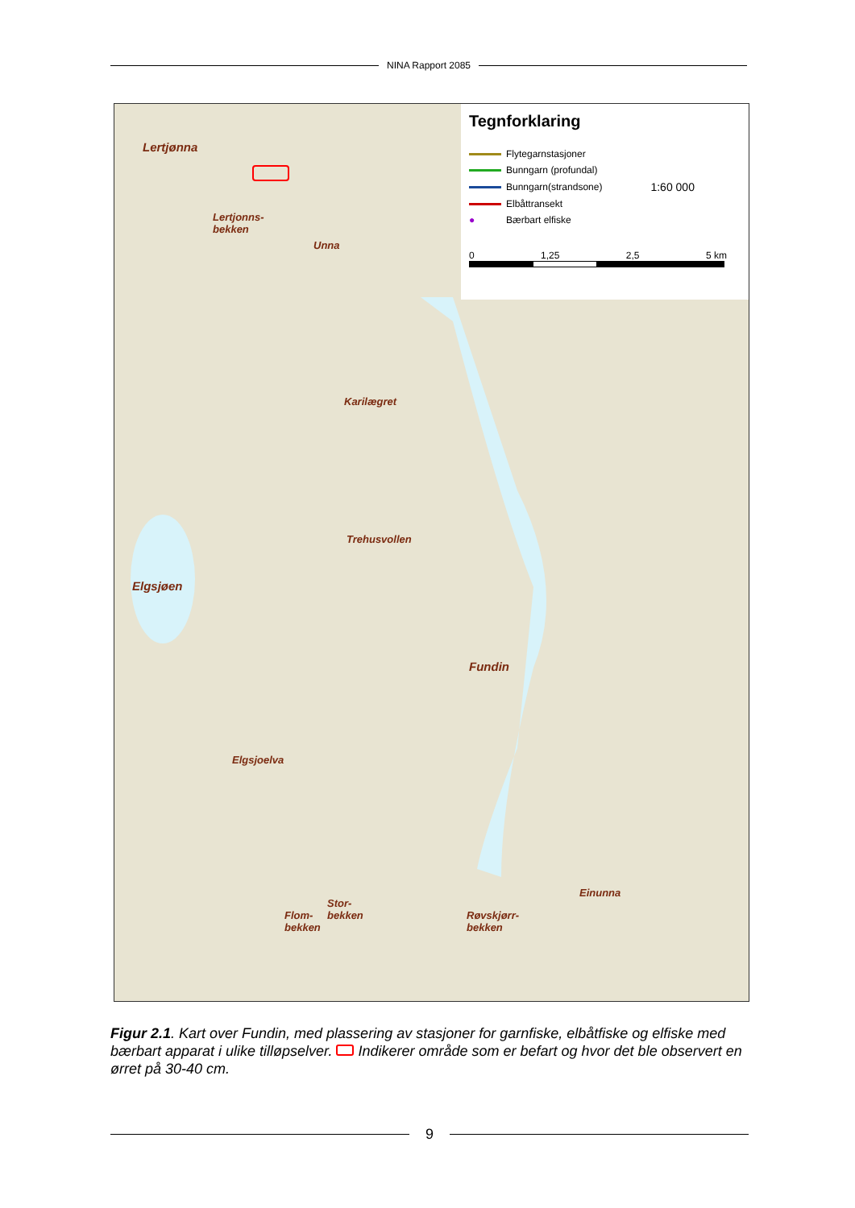NINA Rapport 2085
Lertjønna
Lertjonns-
bekken
Unna
Karilægret
Trehusvollen
Elgsjøen
Fundin
Elgsjoelva
Stor-
bekken
Flom-
bekken
Røvskjørr-
bekken
Einunna
Tegnforklaring
Flytegarnstasjoner
Bunngarn (profundal)
Bunngarn(strandsone) 1:60 000
Elbåttransekt
● Bærbart elfiske
0 1,25 2,5 5 km
Figur 2.1. Kart over Fundin, med plassering av stasjoner for garnfiske, elbåtfiske og elfiske med bærbart apparat i ulike tilløpselver. Indikerer område som er befart og hvor det ble observert en ørret på 30-40 cm.
9